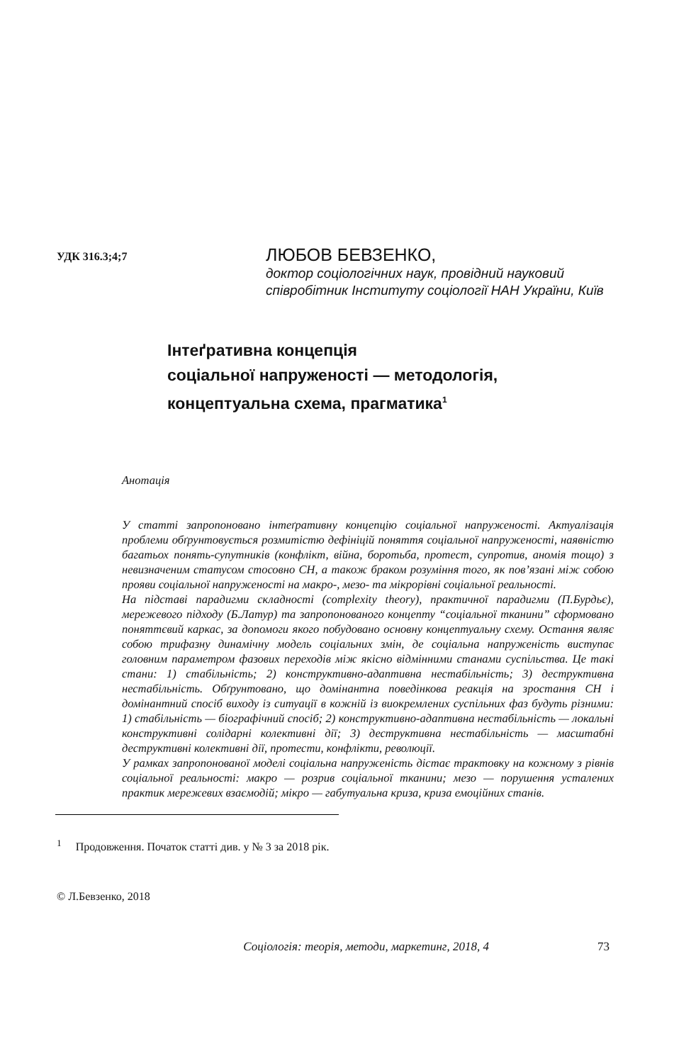УДК 316.3;4;7
ЛЮБОВ БЕВЗЕНКО,
доктор соціологічних наук, провідний науковий співробітник Інституту соціології НАН України, Київ
Інтеґративна концепція
соціальної напруженості — методологія,
концептуальна схема, прагматика<sup>1</sup>
Анотація
У статті запропоновано інтеґративну концепцію соціальної напруженості. Актуалізація проблеми обґрунтовується розмитістю дефініцій поняття соціальної напруженості, наявністю багатьох понять-супутників (конфлікт, війна, боротьба, протест, супротив, аномія тощо) з невизначеним статусом стосовно СН, а також браком розуміння того, як пов’язані між собою прояви соціальної напруженості на макро-, мезо- та мікрорівні соціальної реальності.
На підставі парадигми складності (complexity theory), практичної парадигми (П.Бурдьє), мережевого підходу (Б.Латур) та запропонованого концепту “соціальної тканини” сформовано поняттєвий каркас, за допомоги якого побудовано основну концептуальну схему. Остання являє собою трифазну динамічну модель соціальних змін, де соціальна напруженість виступає головним параметром фазових переходів між якісно відмінними станами суспільства. Це такі стани: 1) стабільність; 2) конструктивно-адаптивна нестабільність; 3) деструктивна нестабільність. Обґрунтовано, що домінантна поведінкова реакція на зростання СН і домінантний спосіб виходу із ситуації в кожній із виокремлених суспільних фаз будуть різними: 1) стабільність — біографічний спосіб; 2) конструктивно-адаптивна нестабільність — локальні конструктивні солідарні колективні дії; 3) деструктивна нестабільність — масштабні деструктивні колективні дії, протести, конфлікти, революції.
У рамках запропонованої моделі соціальна напруженість дістає трактовку на кожному з рівнів соціальної реальності: макро — розрив соціальної тканини; мезо — порушення усталених практик мережевих взаємодій; мікро — габутуальна криза, криза емоційних станів.
<sup>1</sup> Продовження. Початок статті див. у № 3 за 2018 рік.
© Л.Бевзенко, 2018
Соціологія: теорія, методи, маркетинг, 2018, 4 73